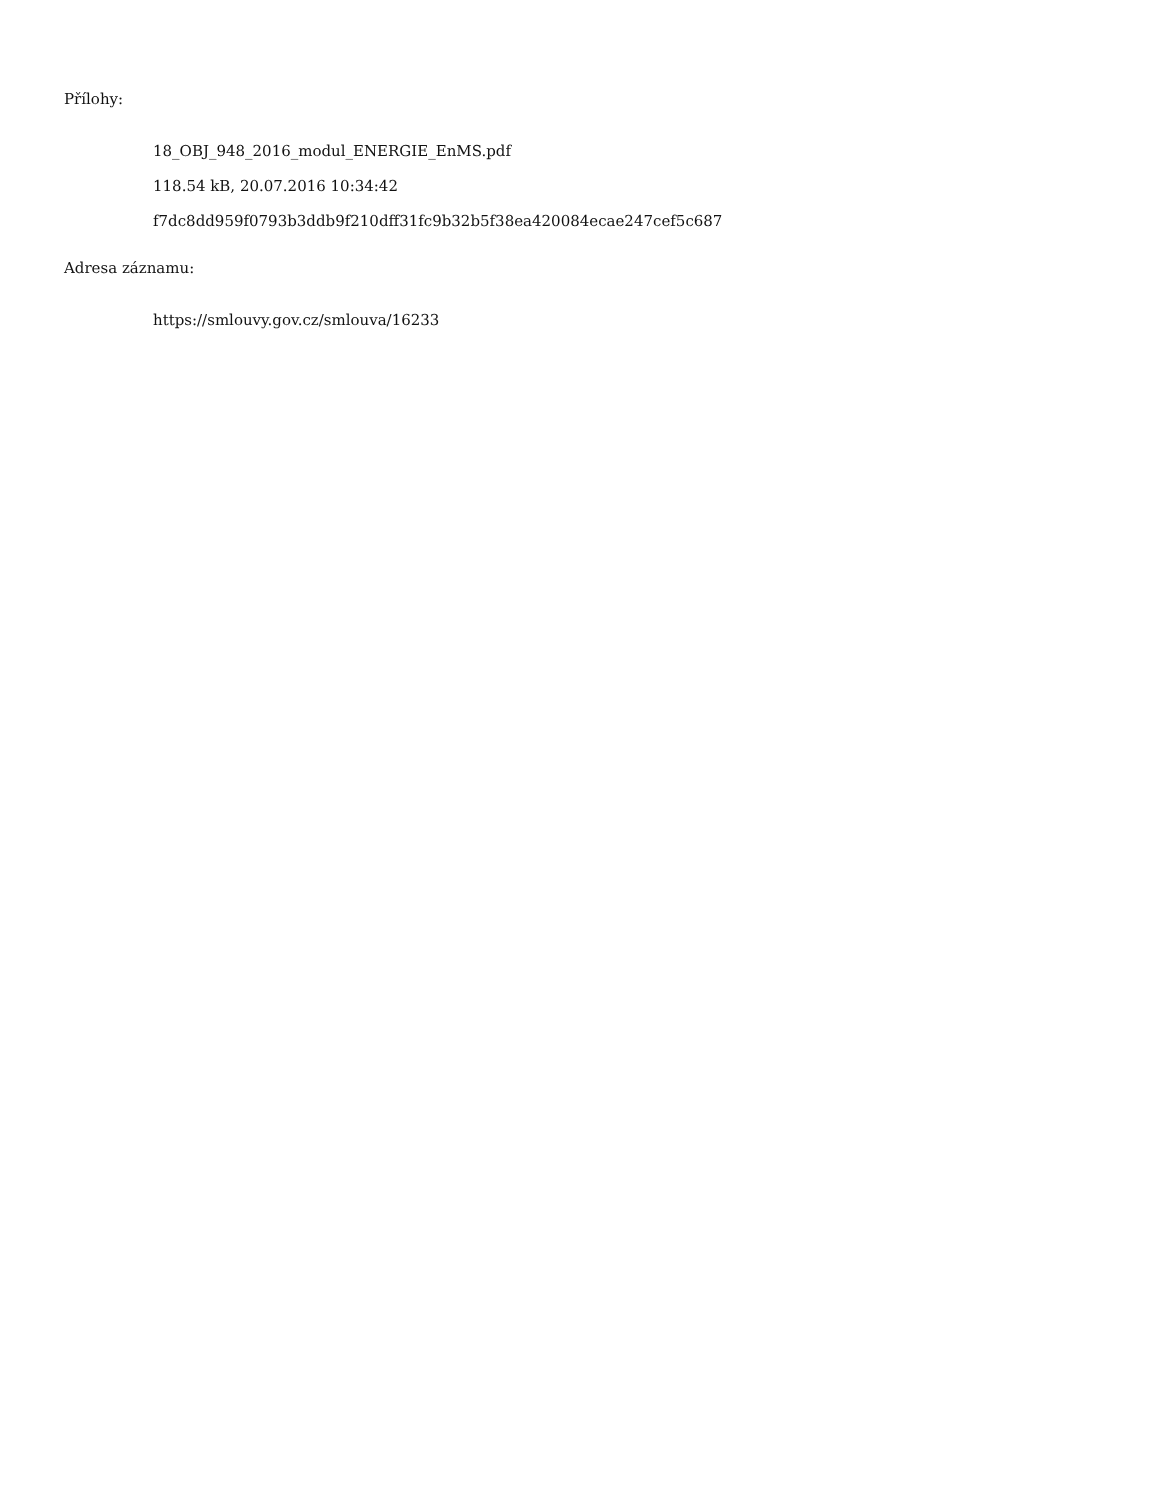Přílohy:
18_OBJ_948_2016_modul_ENERGIE_EnMS.pdf
118.54 kB, 20.07.2016 10:34:42
f7dc8dd959f0793b3ddb9f210dff31fc9b32b5f38ea420084ecae247cef5c687
Adresa záznamu:
https://smlouvy.gov.cz/smlouva/16233